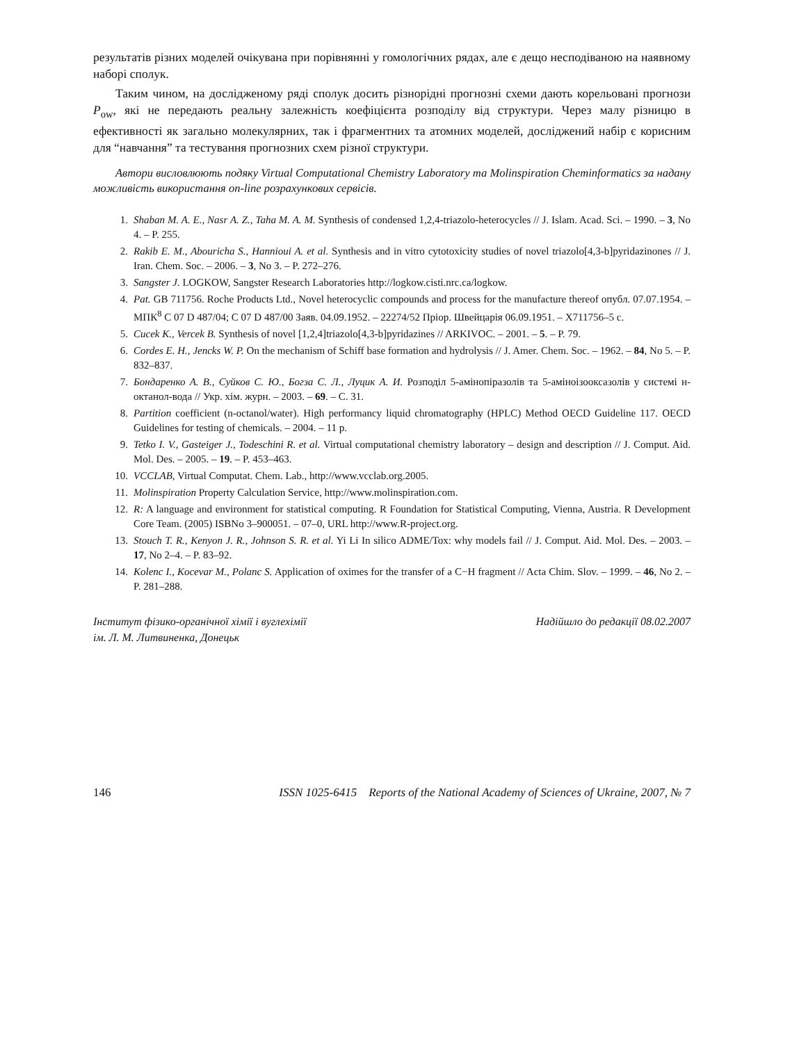результатів різних моделей очікувана при порівнянні у гомологічних рядах, але є дещо несподіваною на наявному наборі сполук.
Таким чином, на дослідженому ряді сполук досить різнорідні прогнозні схеми дають корельовані прогнози P<sub>ow</sub>, які не передають реальну залежність коефіцієнта розподілу від структури. Через малу різницю в ефективності як загально молекулярних, так і фрагментних та атомних моделей, досліджений набір є корисним для “навчання” та тестування прогнозних схем різної структури.
Автори висловлюють подяку Virtual Computational Chemistry Laboratory та Molinspiration Cheminformatics за надану можливість використання on-line розрахункових сервісів.
1. Shaban M. A. E., Nasr A. Z., Taha M. A. M. Synthesis of condensed 1,2,4-triazolo-heterocycles // J. Islam. Acad. Sci. – 1990. – 3, No 4. – P. 255.
2. Rakib E. M., Abouricha S., Hannioui A. et al. Synthesis and in vitro cytotoxicity studies of novel triazolo[4,3-b]pyridazinones // J. Iran. Chem. Soc. – 2006. – 3, No 3. – P. 272–276.
3. Sangster J. LOGKOW, Sangster Research Laboratories http://logkow.cisti.nrc.ca/logkow.
4. Pat. GB 711756. Roche Products Ltd., Novel heterocyclic compounds and process for the manufacture thereof опубл. 07.07.1954. – МПК<sup>8</sup> C 07 D 487/04; C 07 D 487/00 Заяв. 04.09.1952. – 22274/52 Пріор. Швейцарія 06.09.1951. – X711756–5 с.
5. Cucek K., Vercek B. Synthesis of novel [1,2,4]triazolo[4,3-b]pyridazines // ARKIVOC. – 2001. – 5. – P. 79.
6. Cordes E. H., Jencks W. P. On the mechanism of Schiff base formation and hydrolysis // J. Amer. Chem. Soc. – 1962. – 84, No 5. – P. 832–837.
7. Бондаренко А. В., Суйков С. Ю., Богза С. Л., Луцик А. И. Розподіл 5-амінопіразолів та 5-аміноізооксазолів у системі н-октанол-вода // Укр. хім. журн. – 2003. – 69. – С. 31.
8. Partition coefficient (n-octanol/water). High performancy liquid chromatography (HPLC) Method OECD Guideline 117. OECD Guidelines for testing of chemicals. – 2004. – 11 p.
9. Tetko I. V., Gasteiger J., Todeschini R. et al. Virtual computational chemistry laboratory – design and description // J. Comput. Aid. Mol. Des. – 2005. – 19. – P. 453–463.
10. VCCLAB, Virtual Computat. Chem. Lab., http://www.vcclab.org.2005.
11. Molinspiration Property Calculation Service, http://www.molinspiration.com.
12. R: A language and environment for statistical computing. R Foundation for Statistical Computing, Vienna, Austria. R Development Core Team. (2005) ISBNo 3–900051. – 07–0, URL http://www.R-project.org.
13. Stouch T. R., Kenyon J. R., Johnson S. R. et al. Yi Li In silico ADME/Tox: why models fail // J. Comput. Aid. Mol. Des. – 2003. – 17, No 2–4. – P. 83–92.
14. Kolenc I., Kocevar M., Polanc S. Application of oximes for the transfer of a C−H fragment // Acta Chim. Slov. – 1999. – 46, No 2. – P. 281–288.
Інститут фізико-органічної хімії і вуглехімії
ім. Л. М. Литвиненка, Донецьк
Надійшло до редакції 08.02.2007
146 ISSN 1025-6415 Reports of the National Academy of Sciences of Ukraine, 2007, № 7